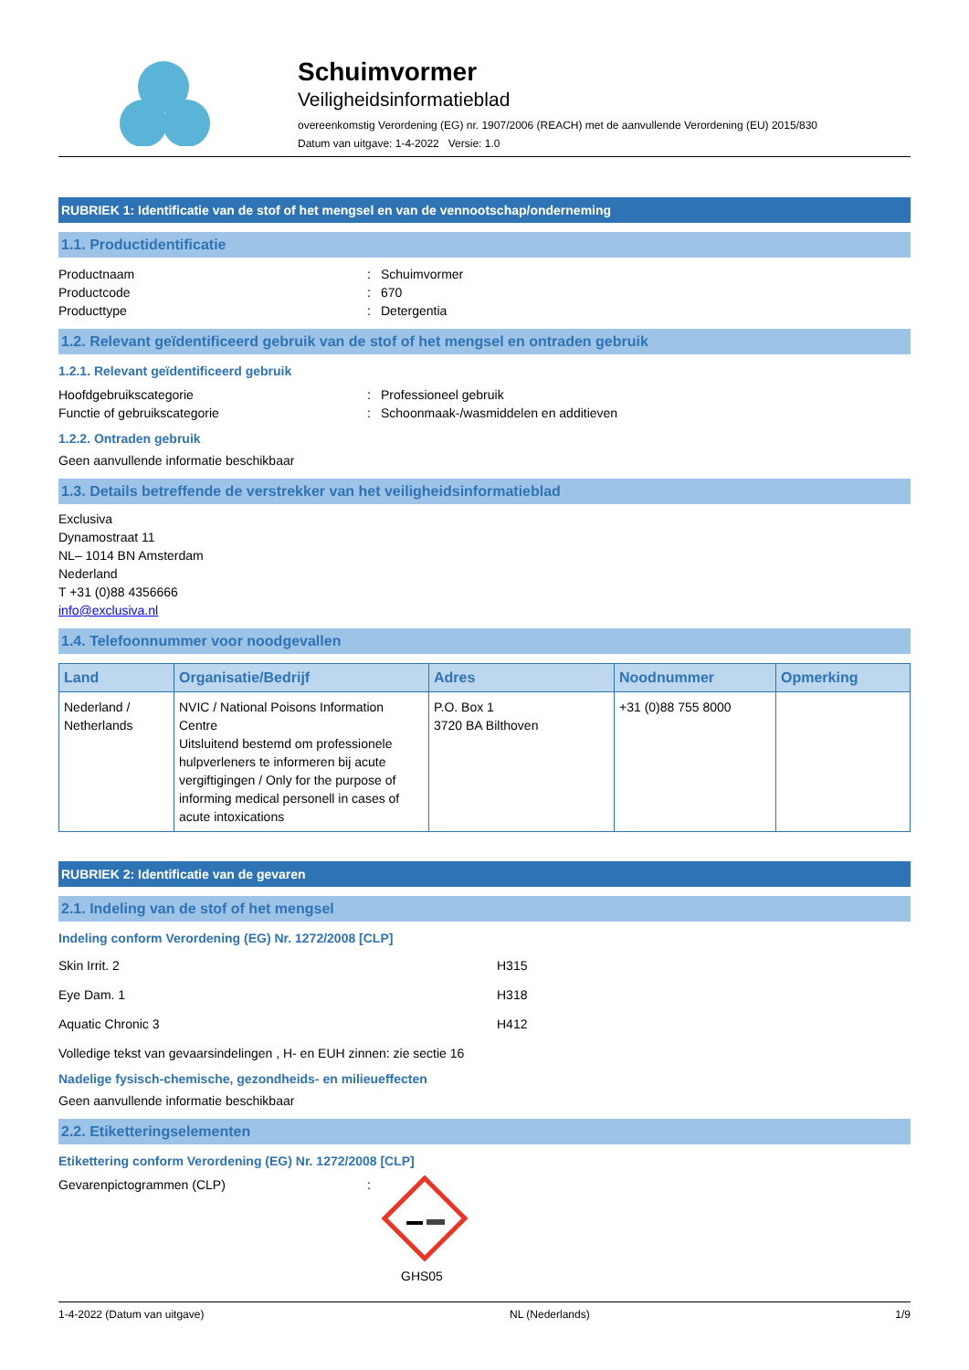Schuimvormer
Veiligheidsinformatieblad
overeenkomstig Verordening (EG) nr. 1907/2006 (REACH) met de aanvullende Verordening (EU) 2015/830
Datum van uitgave: 1-4-2022 Versie: 1.0
RUBRIEK 1: Identificatie van de stof of het mengsel en van de vennootschap/onderneming
1.1. Productidentificatie
Productnaam: Schuimvormer Productcode: 670 Producttype: Detergentia
1.2. Relevant geïdentificeerd gebruik van de stof of het mengsel en ontraden gebruik
1.2.1. Relevant geïdentificeerd gebruik
Hoofdgebruikscategorie: Professioneel gebruik Functie of gebruikscategorie: Schoonmaak-/wasmiddelen en additieven
1.2.2. Ontraden gebruik
Geen aanvullende informatie beschikbaar
1.3. Details betreffende de verstrekker van het veiligheidsinformatieblad
Exclusiva
Dynamostraat 11
NL– 1014 BN Amsterdam
Nederland
T +31 (0)88 4356666
info@exclusiva.nl
1.4. Telefoonnummer voor noodgevallen
| Land | Organisatie/Bedrijf | Adres | Noodnummer | Opmerking |
| --- | --- | --- | --- | --- |
| Nederland / Netherlands | NVIC / National Poisons Information Centre Uitsluitend bestemd om professionele hulpverleners te informeren bij acute vergiftigingen / Only for the purpose of informing medical personell in cases of acute intoxications | P.O. Box 1 3720 BA Bilthoven | +31 (0)88 755 8000 | |
RUBRIEK 2: Identificatie van de gevaren
2.1. Indeling van de stof of het mengsel
Indeling conform Verordening (EG) Nr. 1272/2008 [CLP]
Skin Irrit. 2 H315 Eye Dam. 1 H318 Aquatic Chronic 3 H412
Volledige tekst van gevaarsindelingen , H- en EUH zinnen: zie sectie 16
Nadelige fysisch-chemische, gezondheids- en milieueffecten
Geen aanvullende informatie beschikbaar
2.2. Etiketteringselementen
Etikettering conform Verordening (EG) Nr. 1272/2008 [CLP]
Gevarenpictogrammen (CLP):
GHS05
1-4-2022 (Datum van uitgave) NL (Nederlands) 1/9